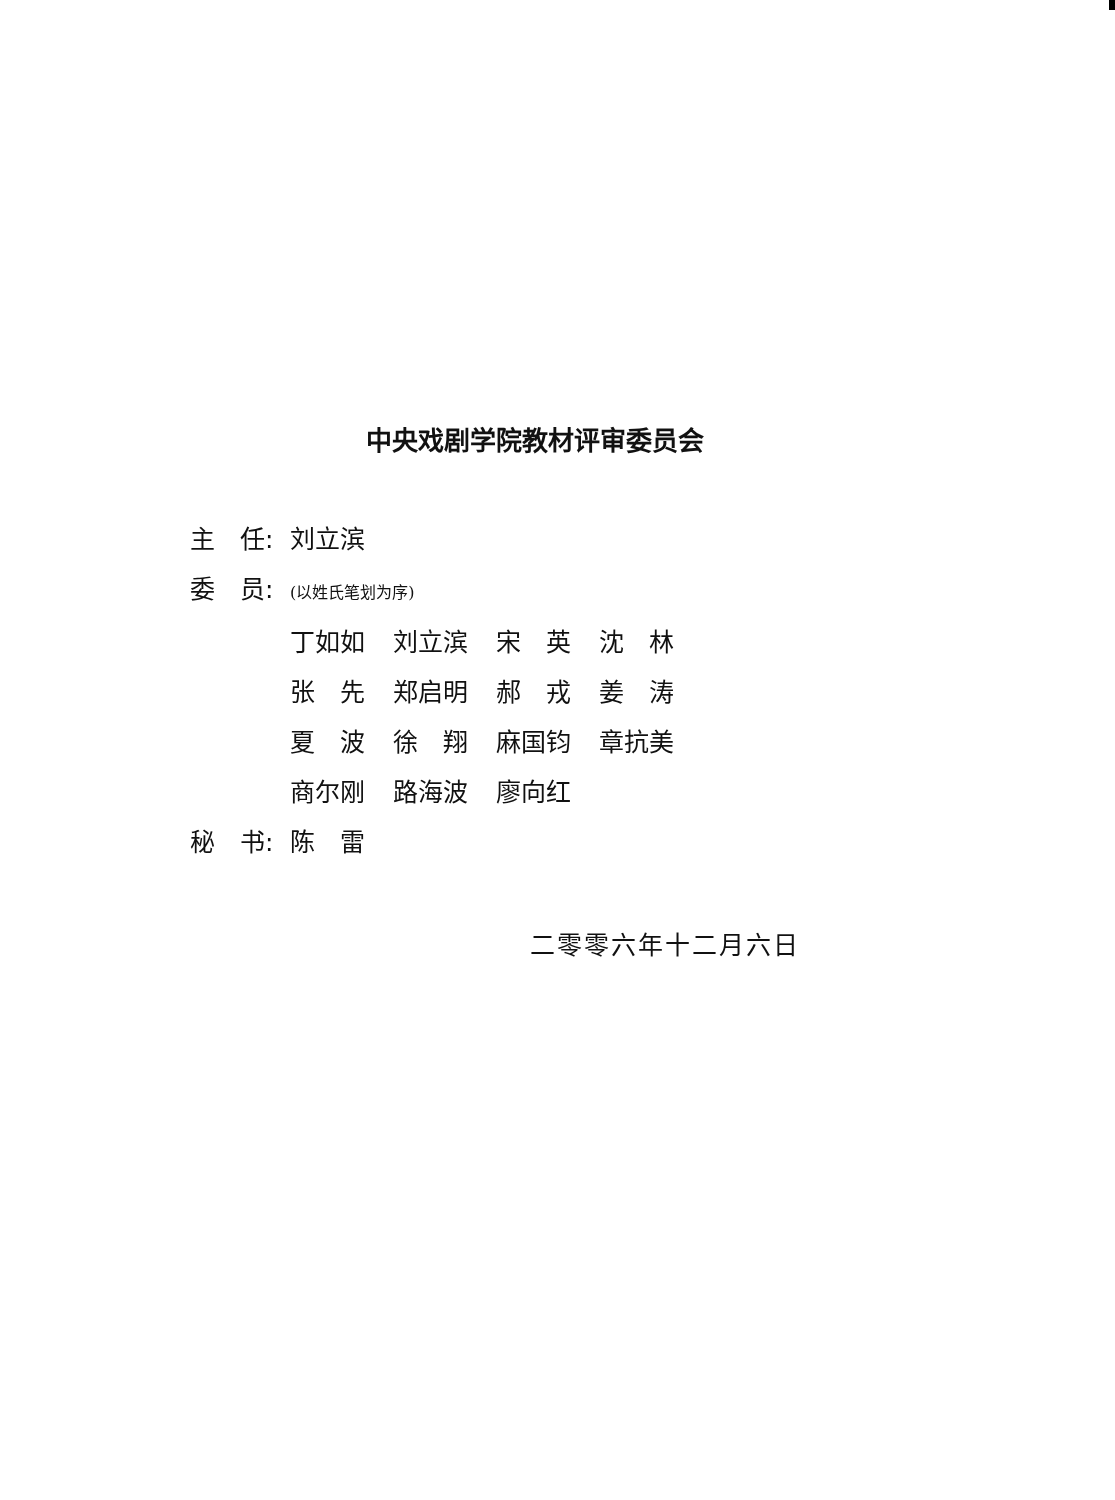中央戏剧学院教材评审委员会
主　任: 刘立滨
委　员: (以姓氏笔划为序)
| 丁如如 | 刘立滨 | 宋 英 | 沈 林 |
| 张 先 | 郑启明 | 郝 戎 | 姜 涛 |
| 夏 波 | 徐 翔 | 麻国钧 | 章抗美 |
| 商尔刚 | 路海波 | 廖向红 | |
秘　书: 陈　雷
二零零六年十二月六日